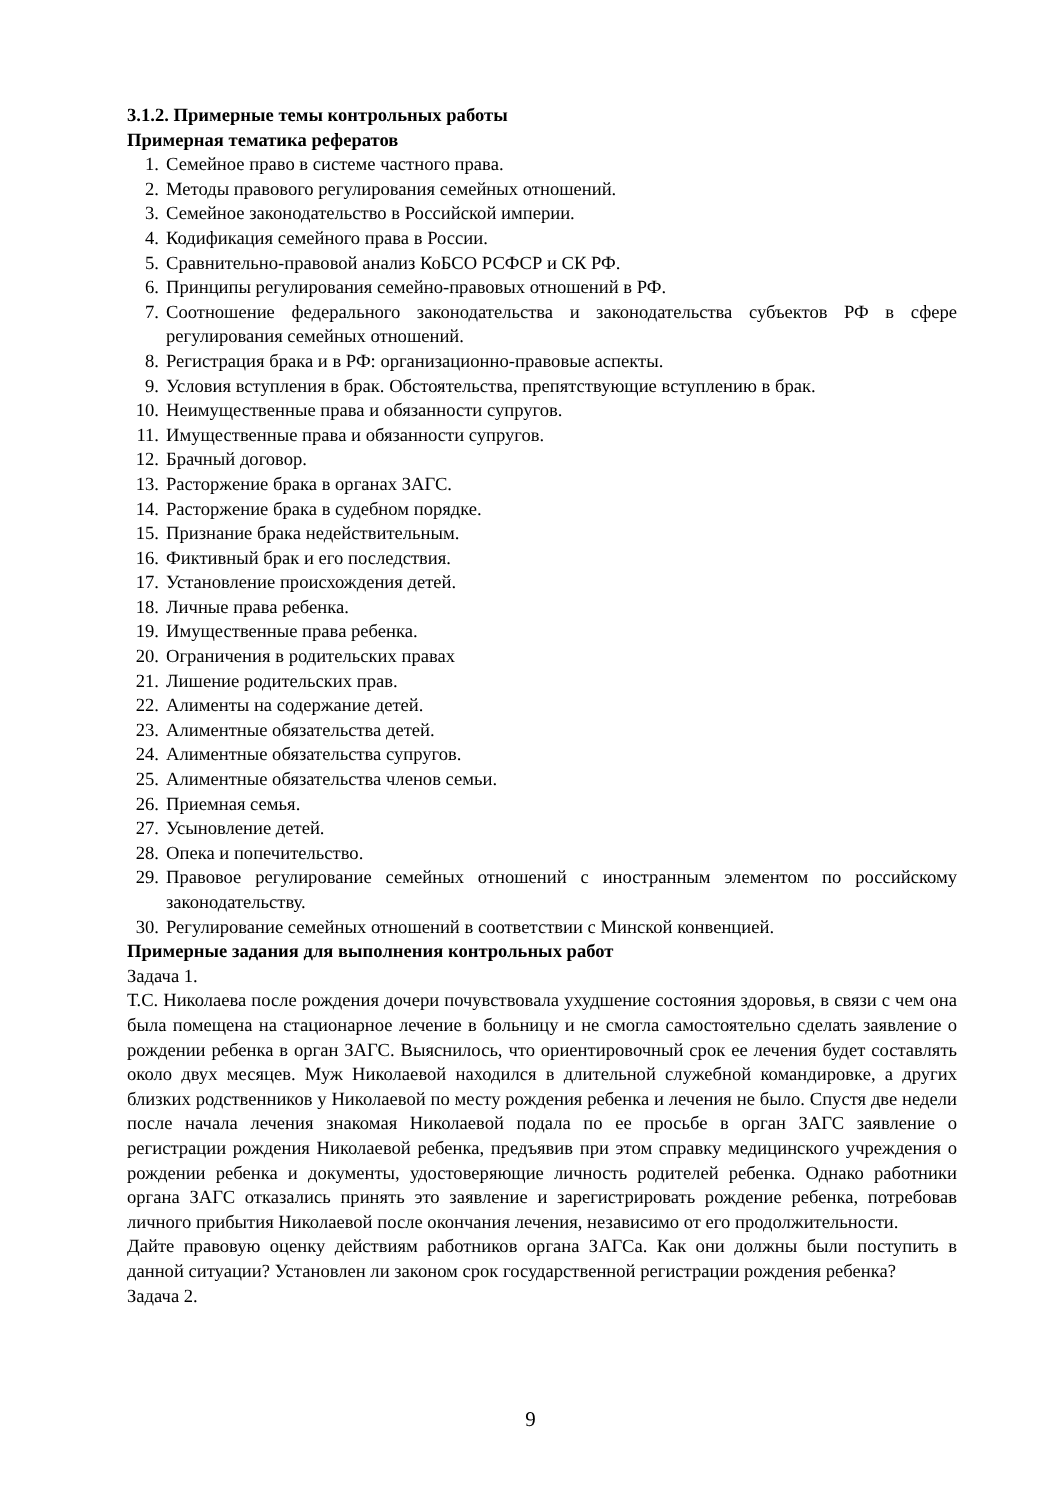3.1.2. Примерные темы контрольных работы
Примерная тематика рефератов
1. Семейное право в системе частного права.
2. Методы правового регулирования семейных отношений.
3. Семейное законодательство в Российской империи.
4. Кодификация семейного права в России.
5. Сравнительно-правовой анализ КоБСО РСФСР и СК РФ.
6. Принципы регулирования семейно-правовых отношений в РФ.
7. Соотношение федерального законодательства и законодательства субъектов РФ в сфере регулирования семейных отношений.
8. Регистрация брака и в РФ: организационно-правовые аспекты.
9. Условия вступления в брак. Обстоятельства, препятствующие вступлению в брак.
10. Неимущественные права и обязанности супругов.
11. Имущественные права и обязанности супругов.
12. Брачный договор.
13. Расторжение брака в органах ЗАГС.
14. Расторжение брака в судебном порядке.
15. Признание брака недействительным.
16. Фиктивный брак и его последствия.
17. Установление происхождения детей.
18. Личные права ребенка.
19. Имущественные права ребенка.
20. Ограничения в родительских правах
21. Лишение родительских прав.
22. Алименты на содержание детей.
23. Алиментные обязательства детей.
24. Алиментные обязательства супругов.
25. Алиментные обязательства членов семьи.
26. Приемная семья.
27. Усыновление детей.
28. Опека и попечительство.
29. Правовое регулирование семейных отношений с иностранным элементом по российскому законодательству.
30. Регулирование семейных отношений в соответствии с Минской конвенцией.
Примерные задания для выполнения контрольных работ
Задача 1.
Т.С. Николаева после рождения дочери почувствовала ухудшение состояния здоровья, в связи с чем она была помещена на стационарное лечение в больницу и не смогла самостоятельно сделать заявление о рождении ребенка в орган ЗАГС. Выяснилось, что ориентировочный срок ее лечения будет составлять около двух месяцев. Муж Николаевой находился в длительной служебной командировке, а других близких родственников у Николаевой по месту рождения ребенка и лечения не было. Спустя две недели после начала лечения знакомая Николаевой подала по ее просьбе в орган ЗАГС заявление о регистрации рождения Николаевой ребенка, предъявив при этом справку медицинского учреждения о рождении ребенка и документы, удостоверяющие личность родителей ребенка. Однако работники органа ЗАГС отказались принять это заявление и зарегистрировать рождение ребенка, потребовав личного прибытия Николаевой после окончания лечения, независимо от его продолжительности.
Дайте правовую оценку действиям работников органа ЗАГСа. Как они должны были поступить в данной ситуации? Установлен ли законом срок государственной регистрации рождения ребенка?
Задача 2.
9